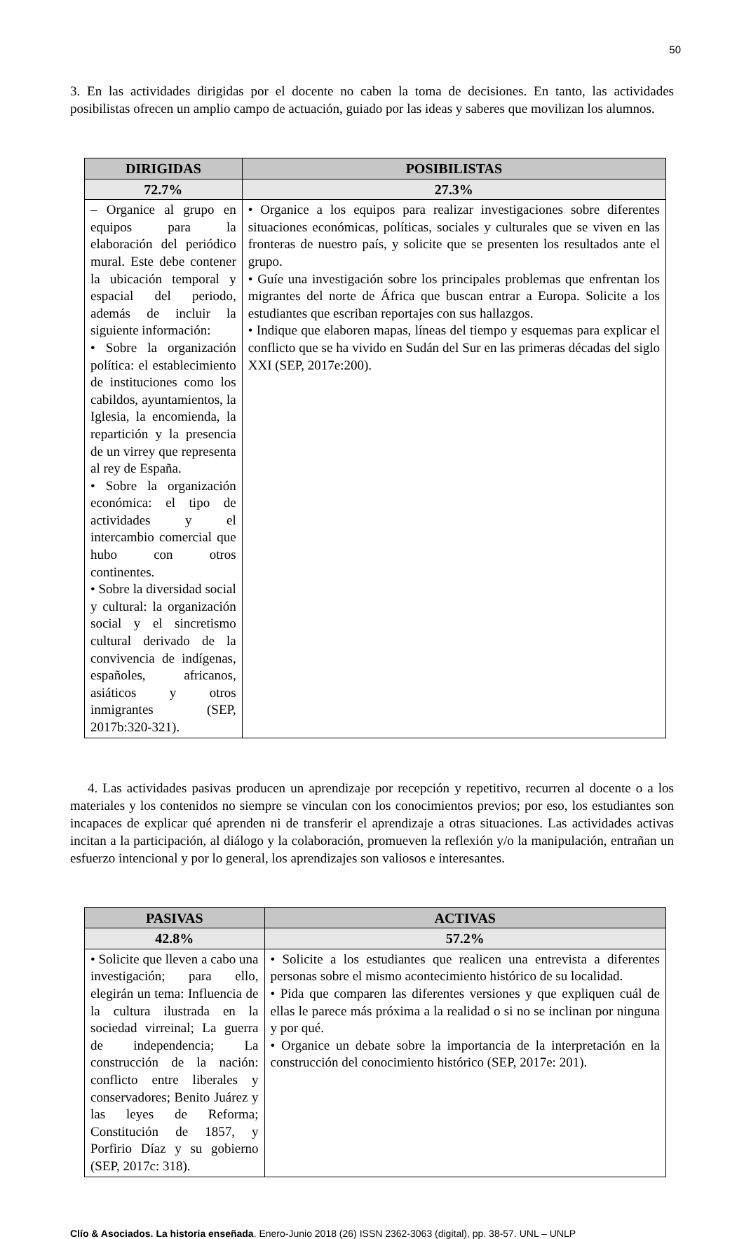50
3. En las actividades dirigidas por el docente no caben la toma de decisiones. En tanto, las actividades posibilistas ofrecen un amplio campo de actuación, guiado por las ideas y saberes que movilizan los alumnos.
| DIRIGIDAS | POSIBILISTAS | |
| --- | --- | --- |
| 72.7% | | 27.3% |
| – Organice al grupo en equipos para la elaboración del periódico mural. Este debe contener la ubicación temporal y espacial del periodo, además de incluir la siguiente información: • Sobre la organización política: el establecimiento de instituciones como los cabildos, ayuntamientos, la Iglesia, la encomienda, la repartición y la presencia de un virrey que representa al rey de España. • Sobre la organización económica: el tipo de actividades y el intercambio comercial que hubo con otros continentes. • Sobre la diversidad social y cultural: la organización social y el sincretismo cultural derivado de la convivencia de indígenas, españoles, africanos, asiáticos y otros inmigrantes (SEP, 2017b:320-321). | • Organice a los equipos para realizar investigaciones sobre diferentes situaciones económicas, políticas, sociales y culturales que se viven en las fronteras de nuestro país, y solicite que se presenten los resultados ante el grupo. • Guíe una investigación sobre los principales problemas que enfrentan los migrantes del norte de África que buscan entrar a Europa. Solicite a los estudiantes que escriban reportajes con sus hallazgos. • Indique que elaboren mapas, líneas del tiempo y esquemas para explicar el conflicto que se ha vivido en Sudán del Sur en las primeras décadas del siglo XXI (SEP, 2017e:200). | |
4. Las actividades pasivas producen un aprendizaje por recepción y repetitivo, recurren al docente o a los materiales y los contenidos no siempre se vinculan con los conocimientos previos; por eso, los estudiantes son incapaces de explicar qué aprenden ni de transferir el aprendizaje a otras situaciones. Las actividades activas incitan a la participación, al diálogo y la colaboración, promueven la reflexión y/o la manipulación, entrañan un esfuerzo intencional y por lo general, los aprendizajes son valiosos e interesantes.
| PASIVAS | | ACTIVAS |
| --- | --- | --- |
| 42.8% | 57.2% | |
| • Solicite que lleven a cabo una investigación; para ello, elegirán un tema: Influencia de la cultura ilustrada en la sociedad virreinal; La guerra de independencia; La construcción de la nación: conflicto entre liberales y conservadores; Benito Juárez y las leyes de Reforma; Constitución de 1857, y Porfirio Díaz y su gobierno (SEP, 2017c: 318). | | • Solicite a los estudiantes que realicen una entrevista a diferentes personas sobre el mismo acontecimiento histórico de su localidad. • Pida que comparen las diferentes versiones y que expliquen cuál de ellas le parece más próxima a la realidad o si no se inclinan por ninguna y por qué. • Organice un debate sobre la importancia de la interpretación en la construcción del conocimiento histórico (SEP, 2017e: 201). |
Clío & Asociados. La historia enseñada. Enero-Junio 2018 (26) ISSN 2362-3063 (digital), pp. 38-57. UNL – UNLP